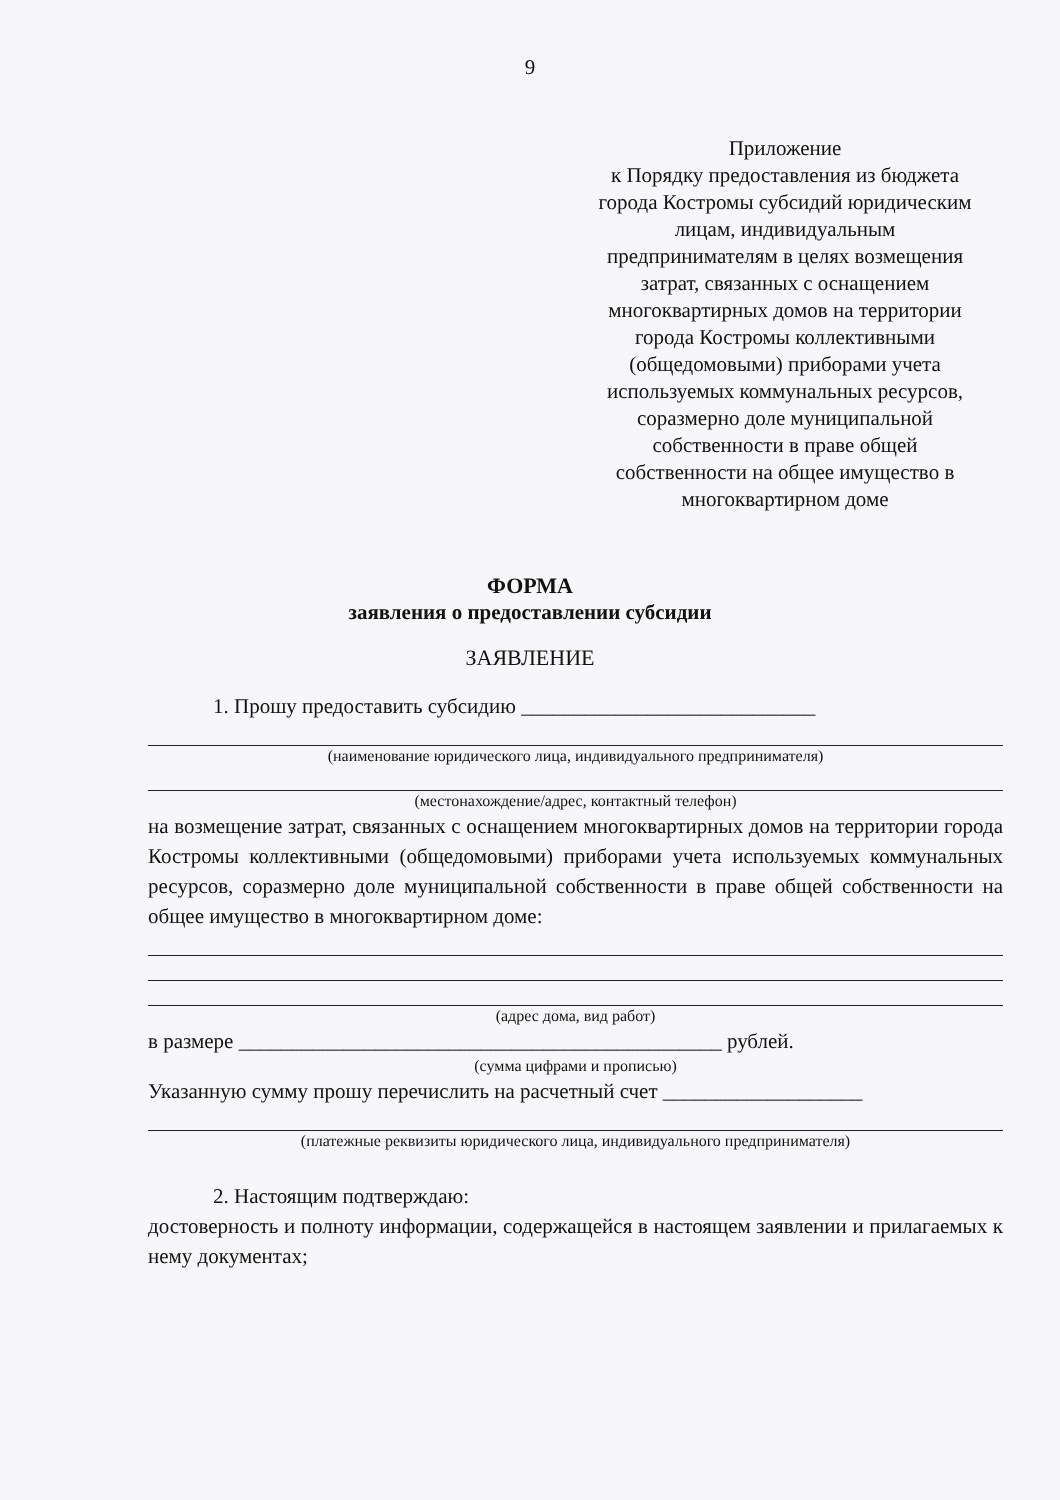9
Приложение
к Порядку предоставления из бюджета города Костромы субсидий юридическим лицам, индивидуальным предпринимателям в целях возмещения затрат, связанных с оснащением многоквартирных домов на территории города Костромы коллективными (общедомовыми) приборами учета используемых коммунальных ресурсов, соразмерно доле муниципальной собственности в праве общей собственности на общее имущество в многоквартирном доме
ФОРМА
заявления о предоставлении субсидии
ЗАЯВЛЕНИЕ
1. Прошу предоставить субсидию ____________________________
(наименование юридического лица, индивидуального предпринимателя)
(местонахождение/адрес, контактный телефон)
на возмещение затрат, связанных с оснащением многоквартирных домов на территории города Костромы коллективными (общедомовыми) приборами учета используемых коммунальных ресурсов, соразмерно доле муниципальной собственности в праве общей собственности на общее имущество в многоквартирном доме:
(адрес дома, вид работ)
в размере ______________________________________________ рублей.
(сумма цифрами и прописью)
Указанную сумму прошу перечислить на расчетный счет ___________________
(платежные реквизиты юридического лица, индивидуального предпринимателя)
2. Настоящим подтверждаю:
достоверность и полноту информации, содержащейся в настоящем заявлении и прилагаемых к нему документах;